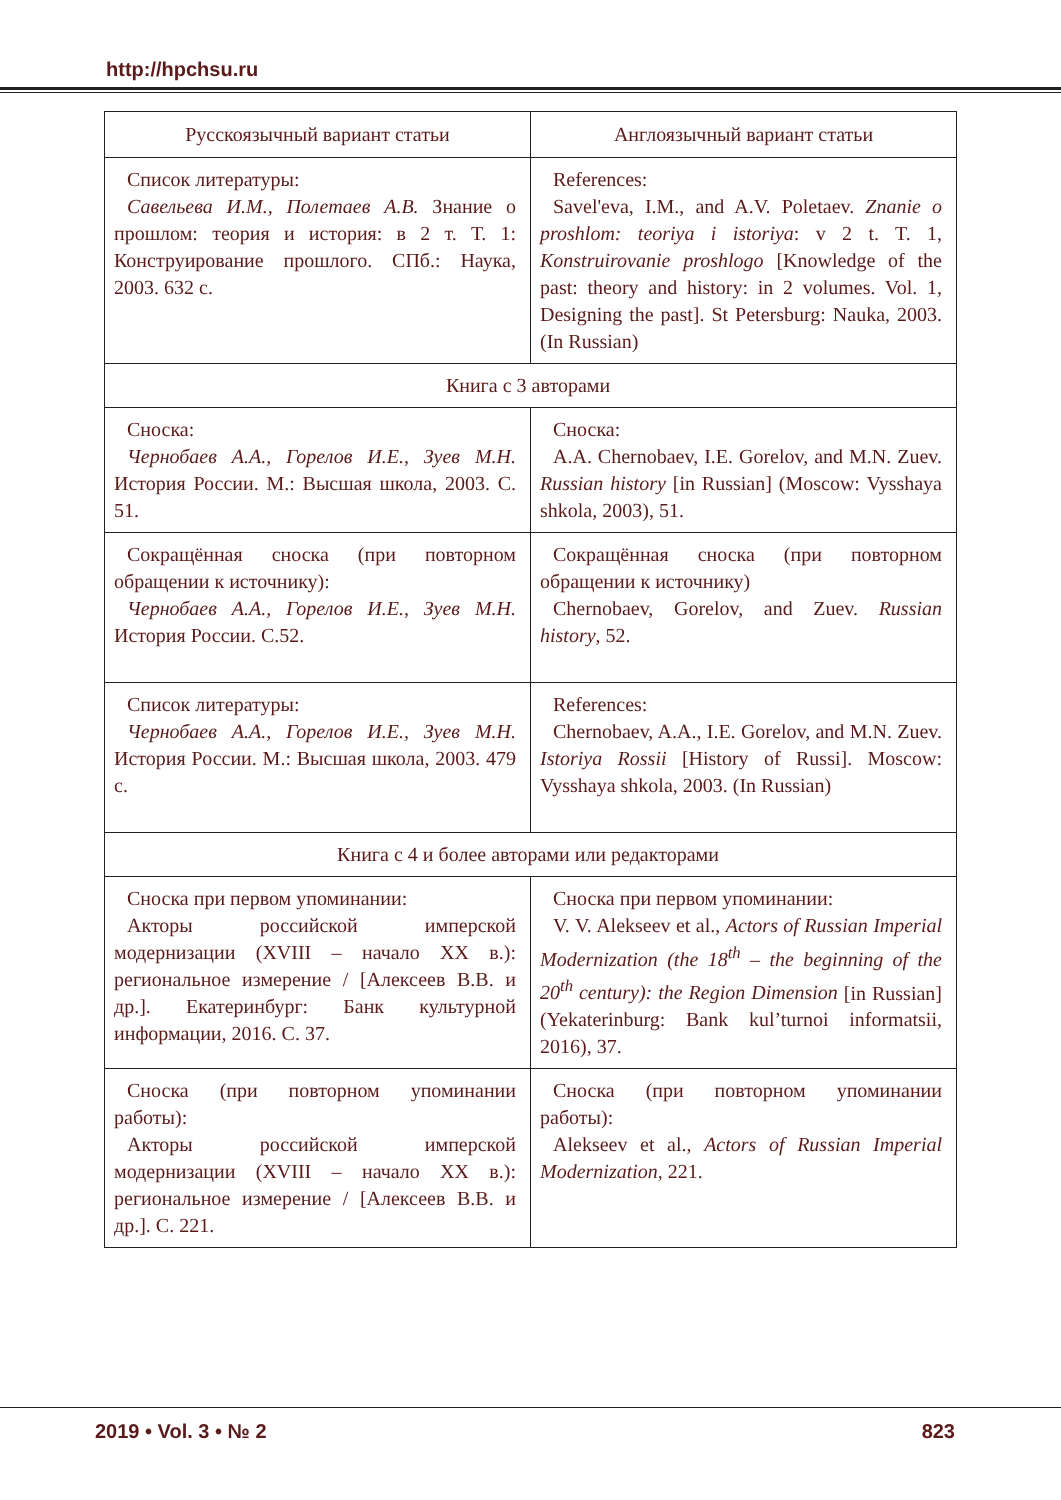http://hpchsu.ru
| Русскоязычный вариант статьи | Англоязычный вариант статьи |
| --- | --- |
| Список литературы: Савельева И.М., Полетаев А.В. Знание о прошлом: теория и история: в 2 т. Т. 1: Конструирование прошлого. СПб.: Наука, 2003. 632 с. | References: Savel'eva, I.M., and A.V. Poletaev. Znanie o proshlom: teoriya i istoriya : v 2 t. T. 1, Konstruirovanie proshlogo [Knowledge of the past: theory and history: in 2 volumes. Vol. 1, Designing the past]. St Petersburg: Nauka, 2003. (In Russian) |
| Книга с 3 авторами | |
| Сноска: Чернобаев А.А., Горелов И.Е., Зуев М.Н. История России. М.: Высшая школа, 2003. С. 51. | Сноска: A.A. Chernobaev, I.E. Gorelov, and M.N. Zuev. Russian history [in Russian] (Moscow: Vysshaya shkola, 2003), 51. |
| Сокращённая сноска (при повторном обращении к источнику): Чернобаев А.А., Горелов И.Е., Зуев М.Н. История России. С.52. | Сокращённая сноска (при повторном обращении к источнику) Chernobaev, Gorelov, and Zuev. Russian history , 52. |
| Список литературы: Чернобаев А.А., Горелов И.Е., Зуев М.Н. История России. М.: Высшая школа, 2003. 479 с. | References: Chernobaev, A.A., I.E. Gorelov, and M.N. Zuev. Istoriya Rossii [History of Russi]. Moscow: Vysshaya shkola, 2003. (In Russian) |
| Книга с 4 и более авторами или редакторами | |
| Сноска при первом упоминании: Акторы российской имперской модернизации (XVIII – начало XX в.): региональное измерение / [Алексеев В.В. и др.]. Екатеринбург: Банк культурной информации, 2016. С. 37. | Сноска при первом упоминании: V. V. Alekseev et al., Actors of Russian Imperial Modernization (the 18<sup>th</sup> – the beginning of the 20<sup>th</sup> century): the Region Dimension [in Russian] (Yekaterinburg: Bank kul’turnoi informatsii, 2016), 37. |
| Сноска (при повторном упоминании работы): Акторы российской имперской модернизации (XVIII – начало XX в.): региональное измерение / [Алексеев В.В. и др.]. С. 221. | Сноска (при повторном упоминании работы): Alekseev et al., Actors of Russian Imperial Modernization , 221. |
2019 • Vol. 3 • № 2 823